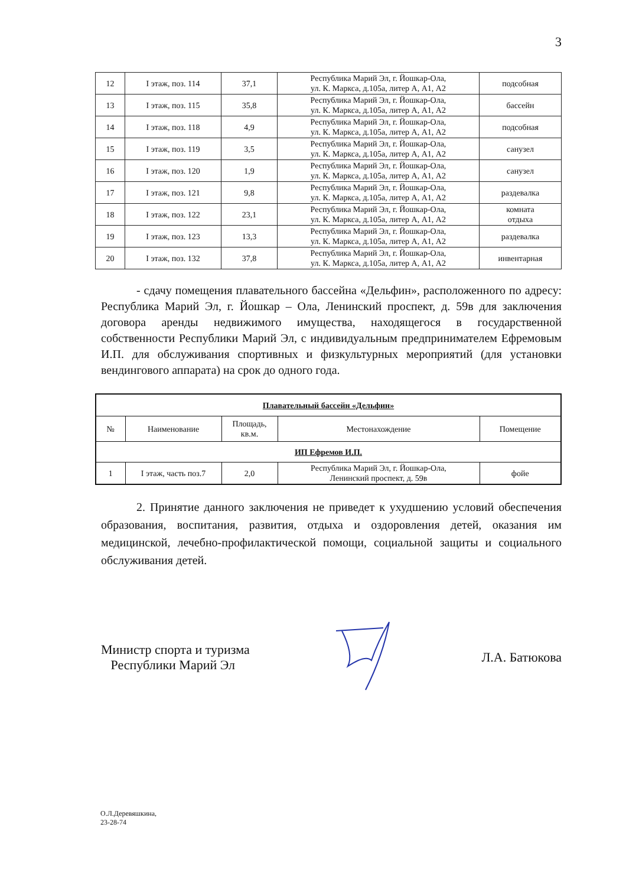3
| 12 | I этаж, поз. 114 | 37,1 | Республика Марий Эл, г. Йошкар-Ола, ул. К. Маркса, д.105а, литер А, А1, А2 | подсобная |
| 13 | I этаж, поз. 115 | 35,8 | Республика Марий Эл, г. Йошкар-Ола, ул. К. Маркса, д.105а, литер А, А1, А2 | бассейн |
| 14 | I этаж, поз. 118 | 4,9 | Республика Марий Эл, г. Йошкар-Ола, ул. К. Маркса, д.105а, литер А, А1, А2 | подсобная |
| 15 | I этаж, поз. 119 | 3,5 | Республика Марий Эл, г. Йошкар-Ола, ул. К. Маркса, д.105а, литер А, А1, А2 | санузел |
| 16 | I этаж, поз. 120 | 1,9 | Республика Марий Эл, г. Йошкар-Ола, ул. К. Маркса, д.105а, литер А, А1, А2 | санузел |
| 17 | I этаж, поз. 121 | 9,8 | Республика Марий Эл, г. Йошкар-Ола, ул. К. Маркса, д.105а, литер А, А1, А2 | раздевалка |
| 18 | I этаж, поз. 122 | 23,1 | Республика Марий Эл, г. Йошкар-Ола, ул. К. Маркса, д.105а, литер А, А1, А2 | комната отдыха |
| 19 | I этаж, поз. 123 | 13,3 | Республика Марий Эл, г. Йошкар-Ола, ул. К. Маркса, д.105а, литер А, А1, А2 | раздевалка |
| 20 | I этаж, поз. 132 | 37,8 | Республика Марий Эл, г. Йошкар-Ола, ул. К. Маркса, д.105а, литер А, А1, А2 | инвентарная |
- сдачу помещения плавательного бассейна «Дельфин», расположенного по адресу: Республика Марий Эл, г. Йошкар – Ола, Ленинский проспект, д. 59в для заключения договора аренды недвижимого имущества, находящегося в государственной собственности Республики Марий Эл, с индивидуальным предпринимателем Ефремовым И.П. для обслуживания спортивных и физкультурных мероприятий (для установки вендингового аппарата) на срок до одного года.
| Плавательный бассейн «Дельфин» | | | | |
| --- | --- | --- | --- | --- |
| № | Наименование | Площадь, кв.м. | Местонахождение | Помещение |
| ИП Ефремов И.П. | | | | |
| 1 | I этаж, часть поз.7 | 2,0 | Республика Марий Эл, г. Йошкар-Ола, Ленинский проспект, д. 59в | фойе |
2. Принятие данного заключения не приведет к ухудшению условий обеспечения образования, воспитания, развития, отдыха и оздоровления детей, оказания им медицинской, лечебно-профилактической помощи, социальной защиты и социального обслуживания детей.
Министр спорта и туризма
Республики Марий Эл
Л.А. Батюкова
О.Л.Деревяшкина,
23-28-74